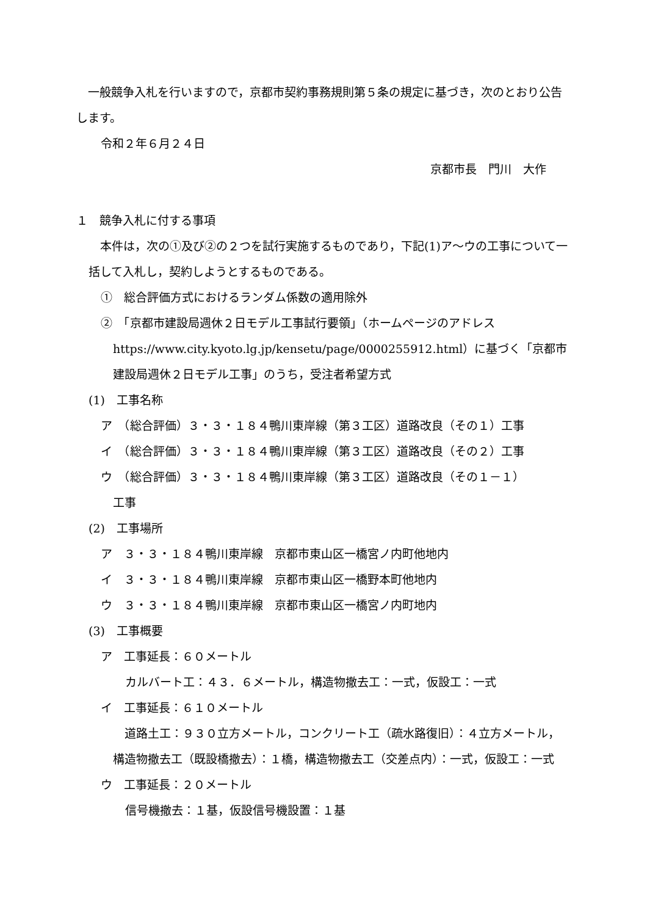一般競争入札を行いますので，京都市契約事務規則第５条の規定に基づき，次のとおり公告します。
令和２年６月２４日
京都市長　門川　大作
１　競争入札に付する事項
　本件は，次の①及び②の２つを試行実施するものであり，下記(1)ア～ウの工事について一括して入札し，契約しようとするものである。
①　総合評価方式におけるランダム係数の適用除外
②　「京都市建設局週休２日モデル工事試行要領」（ホームページのアドレス
https://www.city.kyoto.lg.jp/kensetu/page/0000255912.html）に基づく「京都市建設局週休２日モデル工事」のうち，受注者希望方式
(1)　工事名称
ア　（総合評価）３・３・１８４鴨川東岸線（第３工区）道路改良（その１）工事
イ　（総合評価）３・３・１８４鴨川東岸線（第３工区）道路改良（その２）工事
ウ　（総合評価）３・３・１８４鴨川東岸線（第３工区）道路改良（その１－１）
工事
(2)　工事場所
ア　３・３・１８４鴨川東岸線　京都市東山区一橋宮ノ内町他地内
イ　３・３・１８４鴨川東岸線　京都市東山区一橋野本町他地内
ウ　３・３・１８４鴨川東岸線　京都市東山区一橋宮ノ内町地内
(3)　工事概要
ア　工事延長：６０メートル
カルバート工：４３．６メートル，構造物撤去工：一式，仮設工：一式
イ　工事延長：６１０メートル
　道路土工：９３０立方メートル，コンクリート工（疏水路復旧）：４立方メートル，構造物撤去工（既設橋撤去）：１橋，構造物撤去工（交差点内）：一式，仮設工：一式
ウ　工事延長：２０メートル
信号機撤去：１基，仮設信号機設置：１基